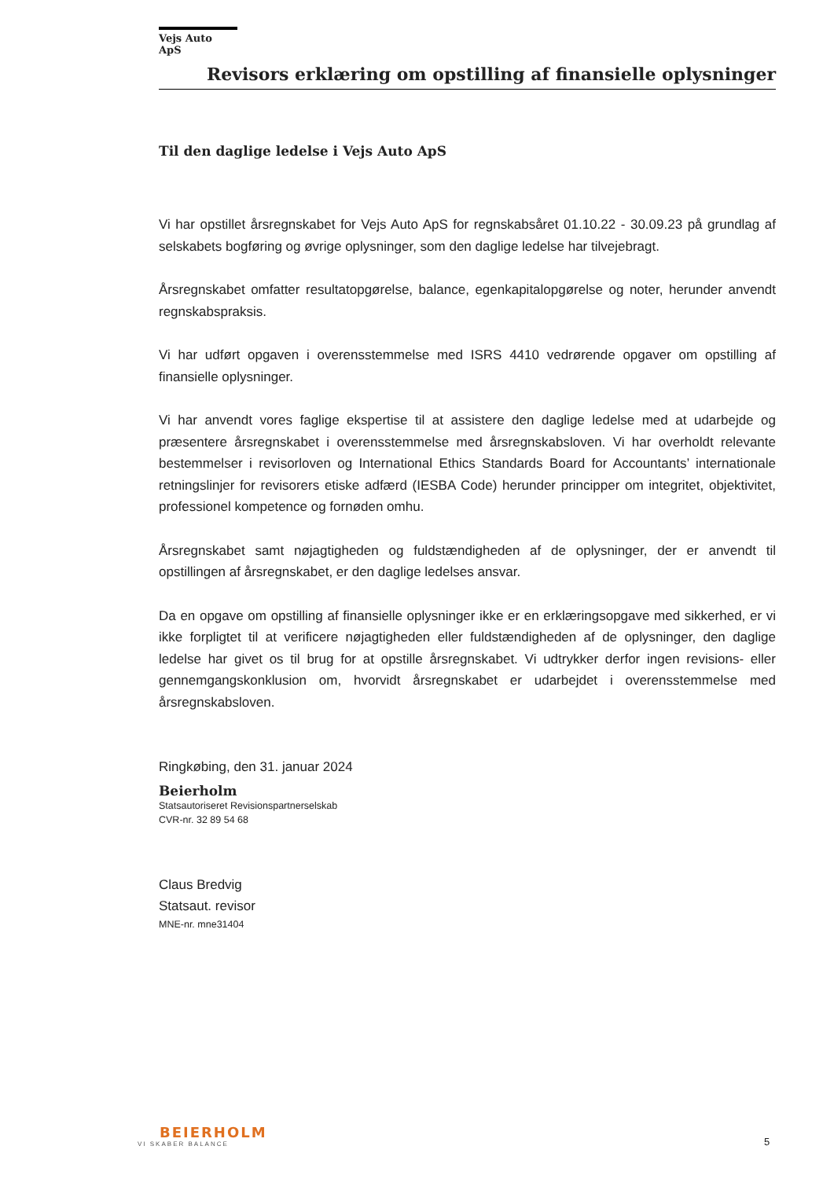Vejs Auto ApS
Revisors erklæring om opstilling af finansielle oplysninger
Til den daglige ledelse i Vejs Auto ApS
Vi har opstillet årsregnskabet for Vejs Auto ApS for regnskabsåret 01.10.22 - 30.09.23 på grundlag af selskabets bogføring og øvrige oplysninger, som den daglige ledelse har tilvejebragt.
Årsregnskabet omfatter resultatopgørelse, balance, egenkapitalopgørelse og noter, herunder anvendt regnskabspraksis.
Vi har udført opgaven i overensstemmelse med ISRS 4410 vedrørende opgaver om opstilling af finansielle oplysninger.
Vi har anvendt vores faglige ekspertise til at assistere den daglige ledelse med at udarbejde og præsentere årsregnskabet i overensstemmelse med årsregnskabsloven. Vi har overholdt relevante bestemmelser i revisorloven og International Ethics Standards Board for Accountants’ internationale retningslinjer for revisorers etiske adfærd (IESBA Code) herunder principper om integritet, objektivitet, professionel kompetence og fornøden omhu.
Årsregnskabet samt nøjagtigheden og fuldstændigheden af de oplysninger, der er anvendt til opstillingen af årsregnskabet, er den daglige ledelses ansvar.
Da en opgave om opstilling af finansielle oplysninger ikke er en erklæringsopgave med sikkerhed, er vi ikke forpligtet til at verificere nøjagtigheden eller fuldstændigheden af de oplysninger, den daglige ledelse har givet os til brug for at opstille årsregnskabet. Vi udtrykker derfor ingen revisions- eller gennemgangskonklusion om, hvorvidt årsregnskabet er udarbejdet i overensstemmelse med årsregnskabsloven.
Ringkøbing, den 31. januar 2024
Beierholm
Statsautoriseret Revisionspartnerselskab
CVR-nr. 32 89 54 68
Claus Bredvig
Statsaut. revisor
MNE-nr. mne31404
BEIERHOLM
VI SKABER BALANCE
5